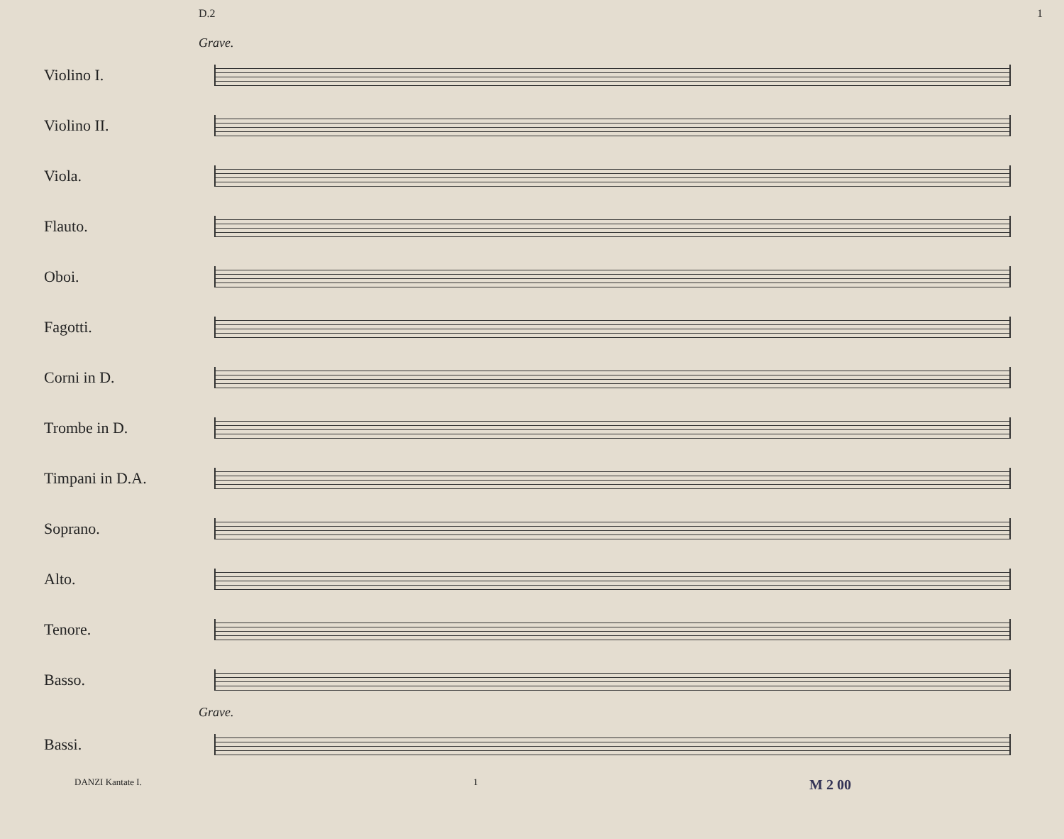D.2 1
Grave.
Violino I.
Violino II.
Viola.
Flauto.
Oboi.
Fagotti.
Corni in D.
Trombe in D.
Timpani in D.A.
Soprano.
Alto.
Tenore.
Basso.
Grave.
Bassi.
DANZI Kantate I. 1 M 2 00